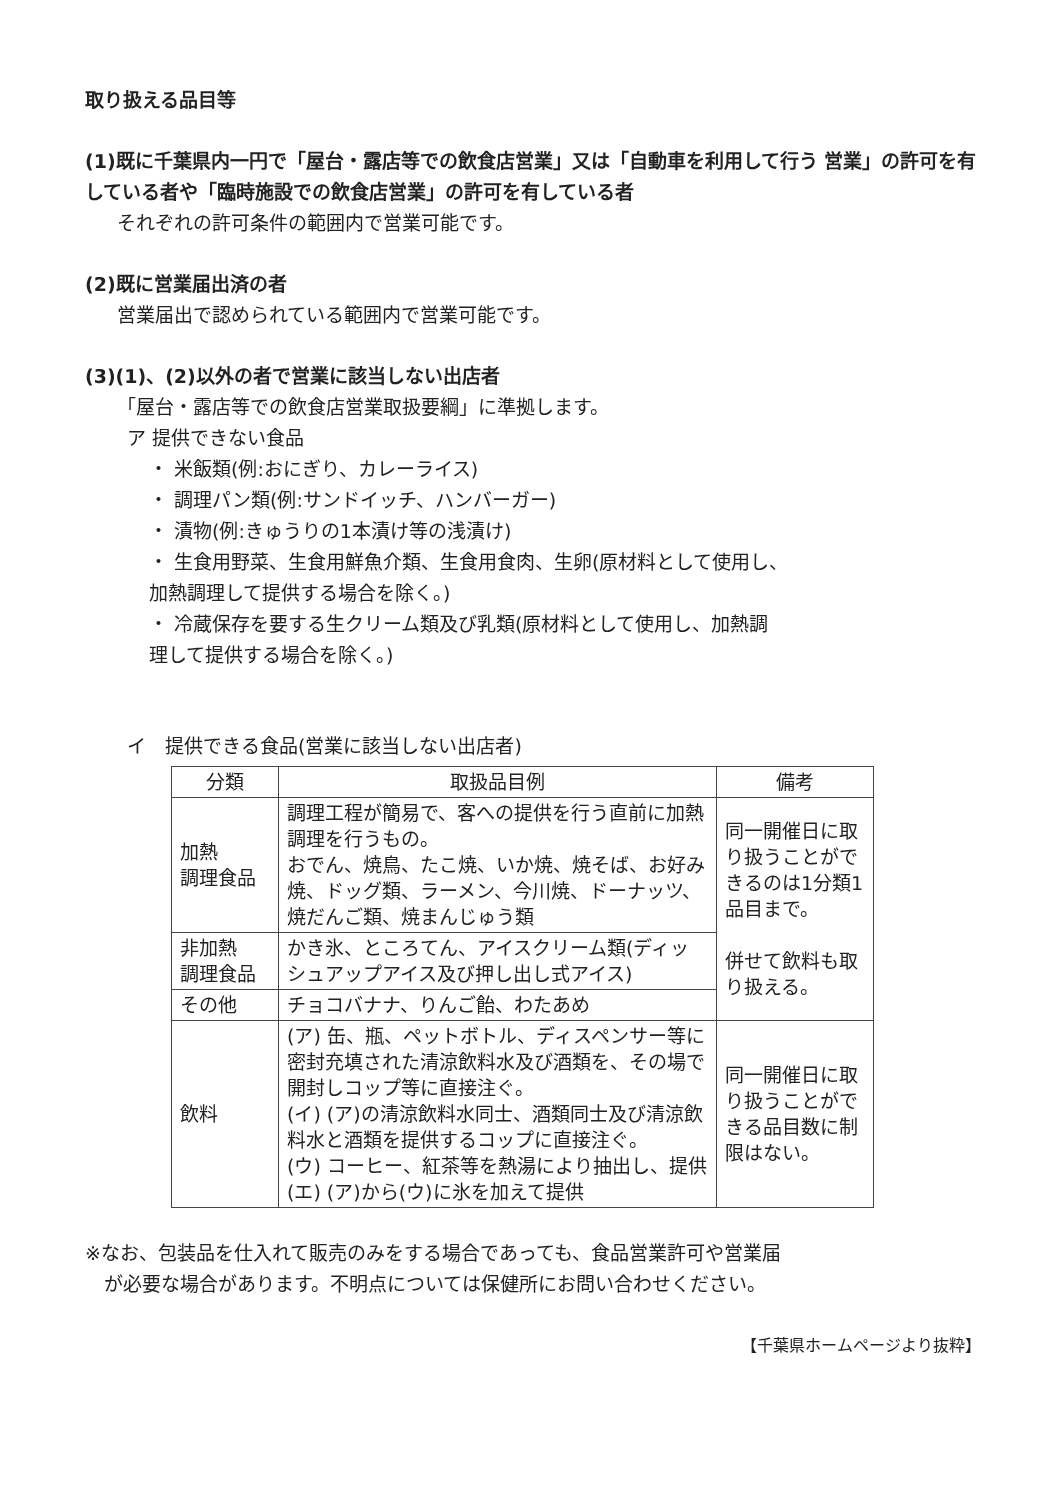取り扱える品目等
(1)既に千葉県内一円で「屋台・露店等での飲食店営業」又は「自動車を利用して行う 営業」の許可を有している者や「臨時施設での飲食店営業」の許可を有している者
それぞれの許可条件の範囲内で営業可能です。
(2)既に営業届出済の者
営業届出で認められている範囲内で営業可能です。
(3)(1)、(2)以外の者で営業に該当しない出店者
「屋台・露店等での飲食店営業取扱要綱」に準拠します。
ア 提供できない食品
・ 米飯類(例:おにぎり、カレーライス)
・ 調理パン類(例:サンドイッチ、ハンバーガー)
・ 漬物(例:きゅうりの1本漬け等の浅漬け)
・ 生食用野菜、生食用鮮魚介類、生食用食肉、生卵(原材料として使用し、
加熱調理して提供する場合を除く。)
・ 冷蔵保存を要する生クリーム類及び乳類(原材料として使用し、加熱調
理して提供する場合を除く。)
イ　提供できる食品(営業に該当しない出店者)
| 分類 | 取扱品目例 | 備考 |
| --- | --- | --- |
| 加熱 調理食品 | 調理工程が簡易で、客への提供を行う直前に加熱調理を行うもの。 おでん、焼鳥、たこ焼、いか焼、焼そば、お好み焼、ドッグ類、ラーメン、今川焼、ドーナッツ、焼だんご類、焼まんじゅう類 | 同一開催日に取り扱うことができるのは1分類1品目まで。 併せて飲料も取り扱える。 |
| 非加熱 調理食品 | かき氷、ところてん、アイスクリーム類(ディッシュアップアイス及び押し出し式アイス) | |
| その他 | チョコバナナ、りんご飴、わたあめ | |
| 飲料 | (ア) 缶、瓶、ペットボトル、ディスペンサー等に密封充填された清涼飲料水及び酒類を、その場で開封しコップ等に直接注ぐ。 (イ) (ア)の清涼飲料水同士、酒類同士及び清涼飲料水と酒類を提供するコップに直接注ぐ。 (ウ) コーヒー、紅茶等を熱湯により抽出し、提供 (エ) (ア)から(ウ)に氷を加えて提供 | 同一開催日に取り扱うことができる品目数に制限はない。 |
※なお、包装品を仕入れて販売のみをする場合であっても、食品営業許可や営業届
　が必要な場合があります。不明点については保健所にお問い合わせください。
【千葉県ホームページより抜粋】